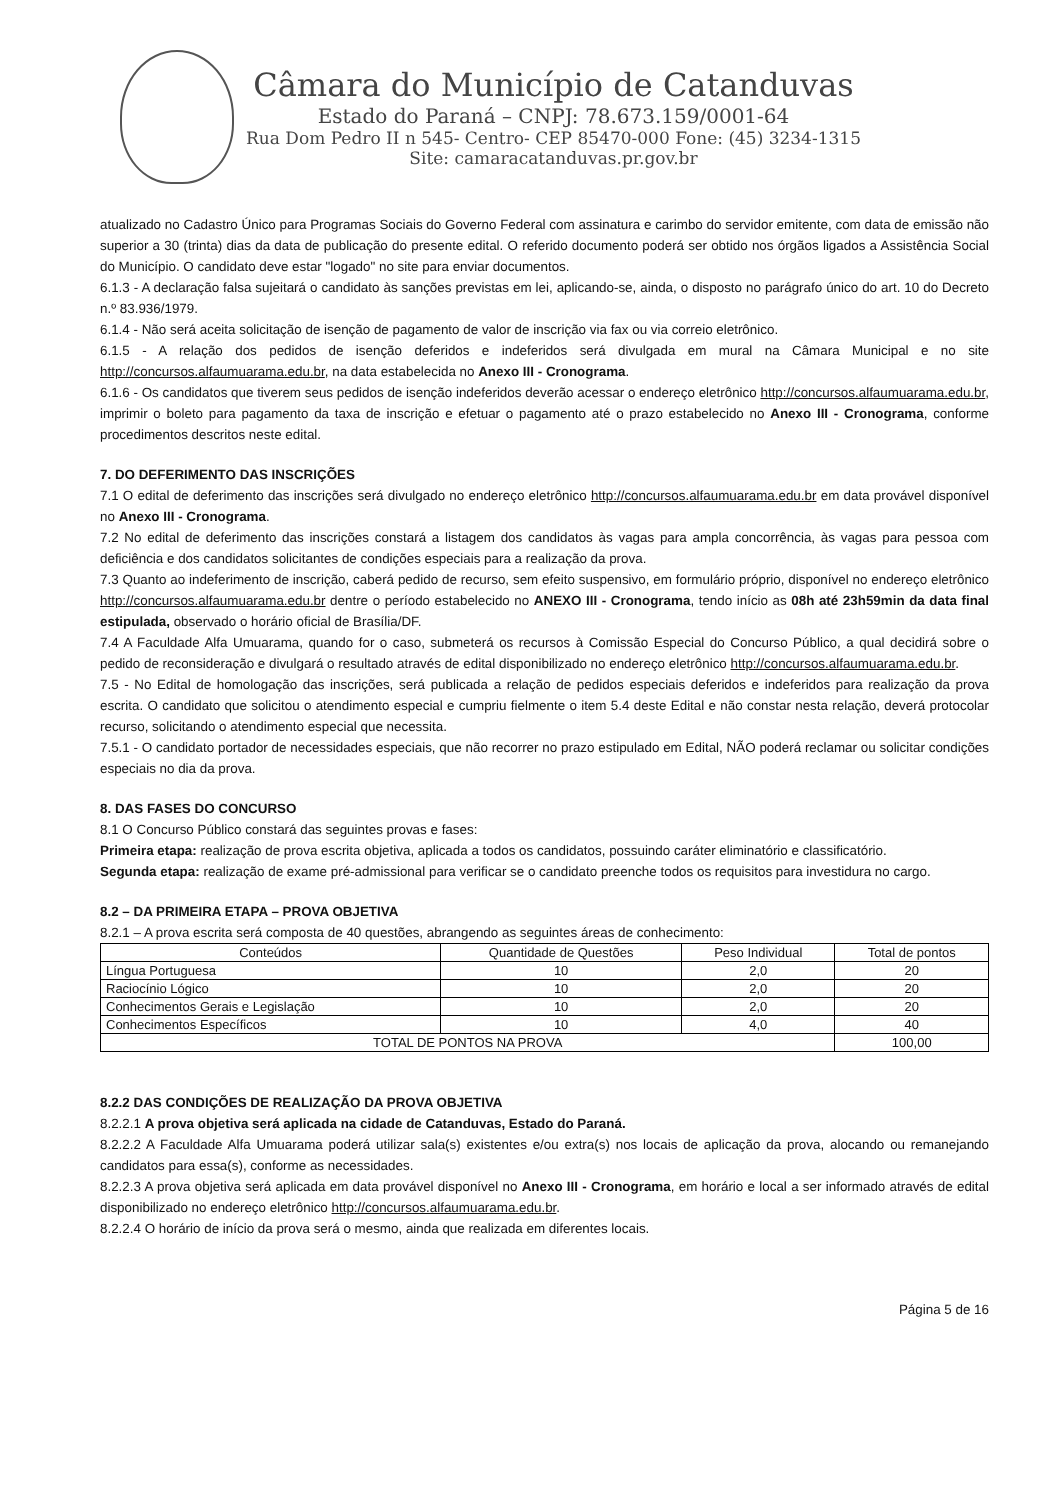Câmara do Município de Catanduvas
Estado do Paraná – CNPJ: 78.673.159/0001-64
Rua Dom Pedro II n 545- Centro- CEP 85470-000 Fone: (45) 3234-1315
Site: camaracatanduvas.pr.gov.br
atualizado no Cadastro Único para Programas Sociais do Governo Federal com assinatura e carimbo do servidor emitente, com data de emissão não superior a 30 (trinta) dias da data de publicação do presente edital. O referido documento poderá ser obtido nos órgãos ligados a Assistência Social do Município. O candidato deve estar "logado" no site para enviar documentos.
6.1.3 - A declaração falsa sujeitará o candidato às sanções previstas em lei, aplicando-se, ainda, o disposto no parágrafo único do art. 10 do Decreto n.º 83.936/1979.
6.1.4 - Não será aceita solicitação de isenção de pagamento de valor de inscrição via fax ou via correio eletrônico.
6.1.5 - A relação dos pedidos de isenção deferidos e indeferidos será divulgada em mural na Câmara Municipal e no site http://concursos.alfaumuarama.edu.br, na data estabelecida no Anexo III - Cronograma.
6.1.6 - Os candidatos que tiverem seus pedidos de isenção indeferidos deverão acessar o endereço eletrônico http://concursos.alfaumuarama.edu.br, imprimir o boleto para pagamento da taxa de inscrição e efetuar o pagamento até o prazo estabelecido no Anexo III - Cronograma, conforme procedimentos descritos neste edital.
7. DO DEFERIMENTO DAS INSCRIÇÕES
7.1 O edital de deferimento das inscrições será divulgado no endereço eletrônico http://concursos.alfaumuarama.edu.br em data provável disponível no Anexo III - Cronograma.
7.2 No edital de deferimento das inscrições constará a listagem dos candidatos às vagas para ampla concorrência, às vagas para pessoa com deficiência e dos candidatos solicitantes de condições especiais para a realização da prova.
7.3 Quanto ao indeferimento de inscrição, caberá pedido de recurso, sem efeito suspensivo, em formulário próprio, disponível no endereço eletrônico http://concursos.alfaumuarama.edu.br dentre o período estabelecido no ANEXO III - Cronograma, tendo início as 08h até 23h59min da data final estipulada, observado o horário oficial de Brasília/DF.
7.4 A Faculdade Alfa Umuarama, quando for o caso, submeterá os recursos à Comissão Especial do Concurso Público, a qual decidirá sobre o pedido de reconsideração e divulgará o resultado através de edital disponibilizado no endereço eletrônico http://concursos.alfaumuarama.edu.br.
7.5 - No Edital de homologação das inscrições, será publicada a relação de pedidos especiais deferidos e indeferidos para realização da prova escrita. O candidato que solicitou o atendimento especial e cumpriu fielmente o item 5.4 deste Edital e não constar nesta relação, deverá protocolar recurso, solicitando o atendimento especial que necessita.
7.5.1 - O candidato portador de necessidades especiais, que não recorrer no prazo estipulado em Edital, NÃO poderá reclamar ou solicitar condições especiais no dia da prova.
8. DAS FASES DO CONCURSO
8.1 O Concurso Público constará das seguintes provas e fases:
Primeira etapa: realização de prova escrita objetiva, aplicada a todos os candidatos, possuindo caráter eliminatório e classificatório.
Segunda etapa: realização de exame pré-admissional para verificar se o candidato preenche todos os requisitos para investidura no cargo.
8.2 – DA PRIMEIRA ETAPA – PROVA OBJETIVA
8.2.1 – A prova escrita será composta de 40 questões, abrangendo as seguintes áreas de conhecimento:
| Conteúdos | Quantidade de Questões | Peso Individual | Total de pontos |
| Língua Portuguesa | 10 | 2,0 | 20 |
| Raciocínio Lógico | 10 | 2,0 | 20 |
| Conhecimentos Gerais e Legislação | 10 | 2,0 | 20 |
| Conhecimentos Específicos | 10 | 4,0 | 40 |
| TOTAL DE PONTOS NA PROVA | | | 100,00 |
8.2.2 DAS CONDIÇÕES DE REALIZAÇÃO DA PROVA OBJETIVA
8.2.2.1 A prova objetiva será aplicada na cidade de Catanduvas, Estado do Paraná.
8.2.2.2 A Faculdade Alfa Umuarama poderá utilizar sala(s) existentes e/ou extra(s) nos locais de aplicação da prova, alocando ou remanejando candidatos para essa(s), conforme as necessidades.
8.2.2.3 A prova objetiva será aplicada em data provável disponível no Anexo III - Cronograma, em horário e local a ser informado através de edital disponibilizado no endereço eletrônico http://concursos.alfaumuarama.edu.br.
8.2.2.4 O horário de início da prova será o mesmo, ainda que realizada em diferentes locais.
Página 5 de 16